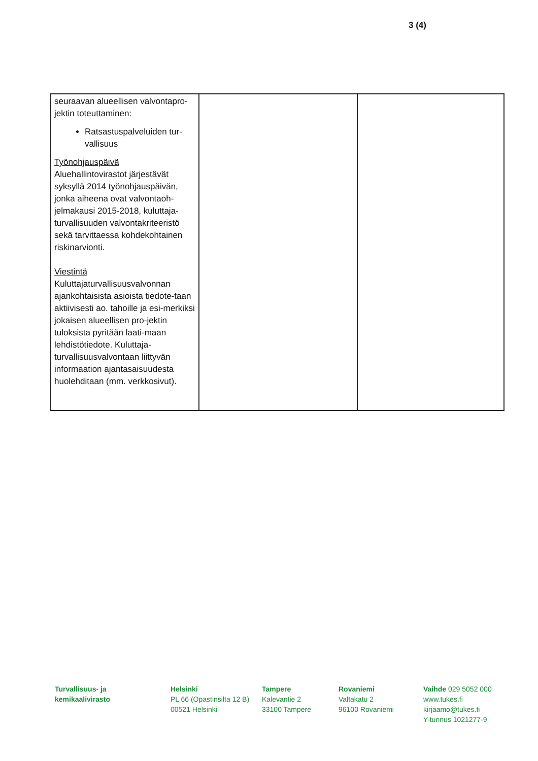3 (4)
| seuraavan alueellisen valvontapro-jektin toteuttaminen: Ratsastuspalveluiden tur-vallisuus Työnohjauspäivä Aluehallintovirastot järjestävät syksyllä 2014 työnohjauspäivän, jonka aiheena ovat valvontaoh-jelmakausi 2015-2018, kuluttaja-turvallisuuden valvontakriteeristö sekä tarvittaessa kohdekohtainen riskinarvionti. Viestintä Kuluttajaturvallisuusvalvonnan ajankohtaisista asioista tiedote-taan aktiivisesti ao. tahoille ja esi-merkiksi jokaisen alueellisen pro-jektin tuloksista pyritään laati-maan lehdistötiedote. Kuluttaja-turvallisuusvalvontaan liittyvän informaation ajantasaisuudesta huolehditaan (mm. verkkosivut). | | |
Turvallisuus- ja
kemikaalivirasto
Helsinki
PL 66 (Opastinsilta 12 B)
00521 Helsinki
Tampere
Kalevantie 2
33100 Tampere
Rovaniemi
Valtakatu 2
96100 Rovaniemi
Vaihde 029 5052 000
www.tukes.fi
kirjaamo@tukes.fi
Y-tunnus 1021277-9